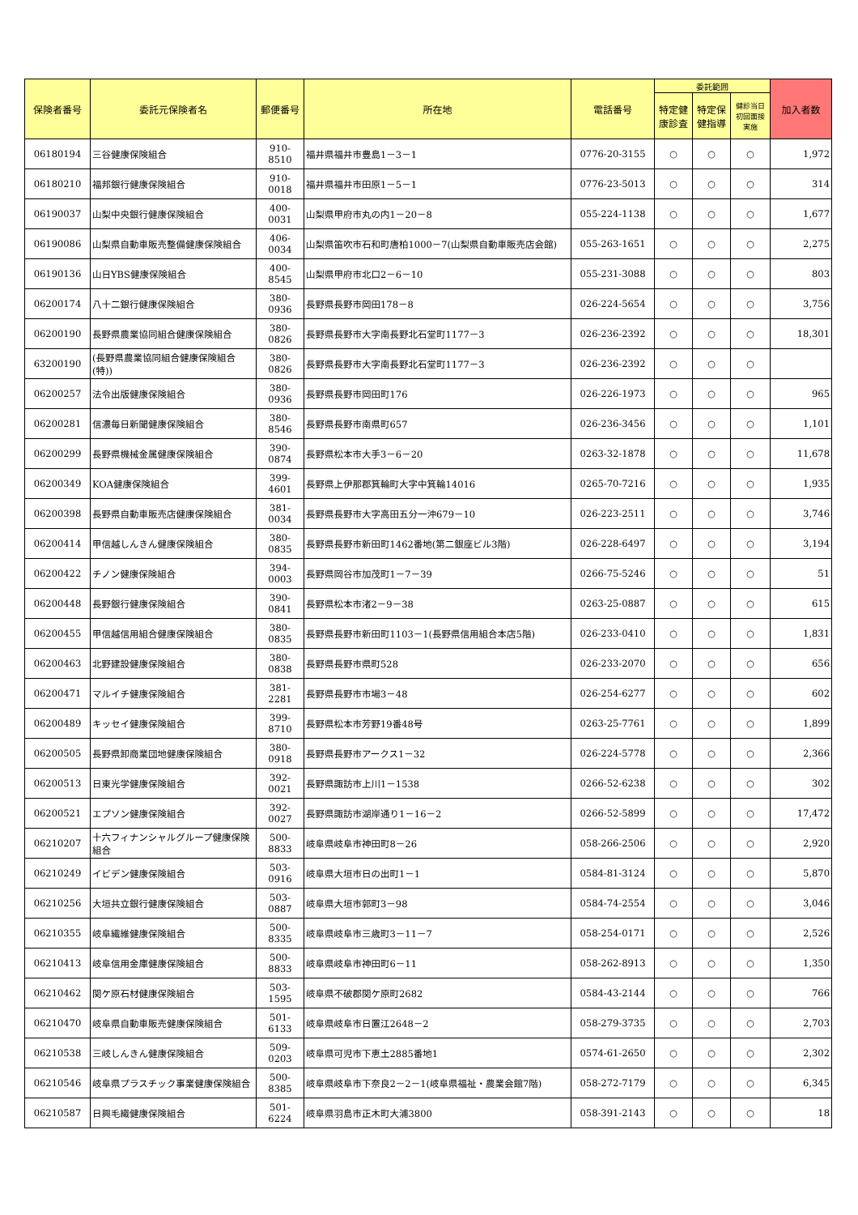| 保険者番号 | 委託元保険者名 | 郵便番号 | 所在地 | 電話番号 | 委託範囲 | | | 加入者数 |
| --- | --- | --- | --- | --- | --- | --- | --- | --- |
| | | | | | 特定健康診査 | 特定保健指導 | 健診当日初回面接実施 | |
| 06180194 | 三谷健康保険組合 | 910-8510 | 福井県福井市豊島1－3－1 | 0776-20-3155 | ○ | ○ | ○ | 1,972 |
| 06180210 | 福邦銀行健康保険組合 | 910-0018 | 福井県福井市田原1－5－1 | 0776-23-5013 | ○ | ○ | ○ | 314 |
| 06190037 | 山梨中央銀行健康保険組合 | 400-0031 | 山梨県甲府市丸の内1－20－8 | 055-224-1138 | ○ | ○ | ○ | 1,677 |
| 06190086 | 山梨県自動車販売整備健康保険組合 | 406-0034 | 山梨県笛吹市石和町唐柏1000－7(山梨県自動車販売店会館) | 055-263-1651 | ○ | ○ | ○ | 2,275 |
| 06190136 | 山日YBS健康保険組合 | 400-8545 | 山梨県甲府市北口2－6－10 | 055-231-3088 | ○ | ○ | ○ | 803 |
| 06200174 | 八十二銀行健康保険組合 | 380-0936 | 長野県長野市岡田178－8 | 026-224-5654 | ○ | ○ | ○ | 3,756 |
| 06200190 | 長野県農業協同組合健康保険組合 | 380-0826 | 長野県長野市大字南長野北石堂町1177－3 | 026-236-2392 | ○ | ○ | ○ | 18,301 |
| 63200190 | (長野県農業協同組合健康保険組合(特)) | 380-0826 | 長野県長野市大字南長野北石堂町1177－3 | 026-236-2392 | ○ | ○ | ○ | |
| 06200257 | 法令出版健康保険組合 | 380-0936 | 長野県長野市岡田町176 | 026-226-1973 | ○ | ○ | ○ | 965 |
| 06200281 | 信濃毎日新聞健康保険組合 | 380-8546 | 長野県長野市南県町657 | 026-236-3456 | ○ | ○ | ○ | 1,101 |
| 06200299 | 長野県機械金属健康保険組合 | 390-0874 | 長野県松本市大手3－6－20 | 0263-32-1878 | ○ | ○ | ○ | 11,678 |
| 06200349 | KOA健康保険組合 | 399-4601 | 長野県上伊那郡箕輪町大字中箕輪14016 | 0265-70-7216 | ○ | ○ | ○ | 1,935 |
| 06200398 | 長野県自動車販売店健康保険組合 | 381-0034 | 長野県長野市大字高田五分一沖679－10 | 026-223-2511 | ○ | ○ | ○ | 3,746 |
| 06200414 | 甲信越しんきん健康保険組合 | 380-0835 | 長野県長野市新田町1462番地(第二銀座ビル3階) | 026-228-6497 | ○ | ○ | ○ | 3,194 |
| 06200422 | チノン健康保険組合 | 394-0003 | 長野県岡谷市加茂町1－7－39 | 0266-75-5246 | ○ | ○ | ○ | 51 |
| 06200448 | 長野銀行健康保険組合 | 390-0841 | 長野県松本市渚2－9－38 | 0263-25-0887 | ○ | ○ | ○ | 615 |
| 06200455 | 甲信越信用組合健康保険組合 | 380-0835 | 長野県長野市新田町1103－1(長野県信用組合本店5階) | 026-233-0410 | ○ | ○ | ○ | 1,831 |
| 06200463 | 北野建設健康保険組合 | 380-0838 | 長野県長野市県町528 | 026-233-2070 | ○ | ○ | ○ | 656 |
| 06200471 | マルイチ健康保険組合 | 381-2281 | 長野県長野市市場3－48 | 026-254-6277 | ○ | ○ | ○ | 602 |
| 06200489 | キッセイ健康保険組合 | 399-8710 | 長野県松本市芳野19番48号 | 0263-25-7761 | ○ | ○ | ○ | 1,899 |
| 06200505 | 長野県卸商業団地健康保険組合 | 380-0918 | 長野県長野市アークス1－32 | 026-224-5778 | ○ | ○ | ○ | 2,366 |
| 06200513 | 日東光学健康保険組合 | 392-0021 | 長野県諏訪市上川1－1538 | 0266-52-6238 | ○ | ○ | ○ | 302 |
| 06200521 | エプソン健康保険組合 | 392-0027 | 長野県諏訪市湖岸通り1－16－2 | 0266-52-5899 | ○ | ○ | ○ | 17,472 |
| 06210207 | 十六フィナンシャルグループ健康保険組合 | 500-8833 | 岐阜県岐阜市神田町8－26 | 058-266-2506 | ○ | ○ | ○ | 2,920 |
| 06210249 | イビデン健康保険組合 | 503-0916 | 岐阜県大垣市日の出町1－1 | 0584-81-3124 | ○ | ○ | ○ | 5,870 |
| 06210256 | 大垣共立銀行健康保険組合 | 503-0887 | 岐阜県大垣市郭町3－98 | 0584-74-2554 | ○ | ○ | ○ | 3,046 |
| 06210355 | 岐阜繊維健康保険組合 | 500-8335 | 岐阜県岐阜市三歳町3－11－7 | 058-254-0171 | ○ | ○ | ○ | 2,526 |
| 06210413 | 岐阜信用金庫健康保険組合 | 500-8833 | 岐阜県岐阜市神田町6－11 | 058-262-8913 | ○ | ○ | ○ | 1,350 |
| 06210462 | 関ケ原石材健康保険組合 | 503-1595 | 岐阜県不破郡関ケ原町2682 | 0584-43-2144 | ○ | ○ | ○ | 766 |
| 06210470 | 岐阜県自動車販売健康保険組合 | 501-6133 | 岐阜県岐阜市日置江2648－2 | 058-279-3735 | ○ | ○ | ○ | 2,703 |
| 06210538 | 三岐しんきん健康保険組合 | 509-0203 | 岐阜県可児市下恵土2885番地1 | 0574-61-2650 | ○ | ○ | ○ | 2,302 |
| 06210546 | 岐阜県プラスチック事業健康保険組合 | 500-8385 | 岐阜県岐阜市下奈良2－2－1(岐阜県福祉・農業会館7階) | 058-272-7179 | ○ | ○ | ○ | 6,345 |
| 06210587 | 日興毛織健康保険組合 | 501-6224 | 岐阜県羽島市正木町大浦3800 | 058-391-2143 | ○ | ○ | ○ | 18 |